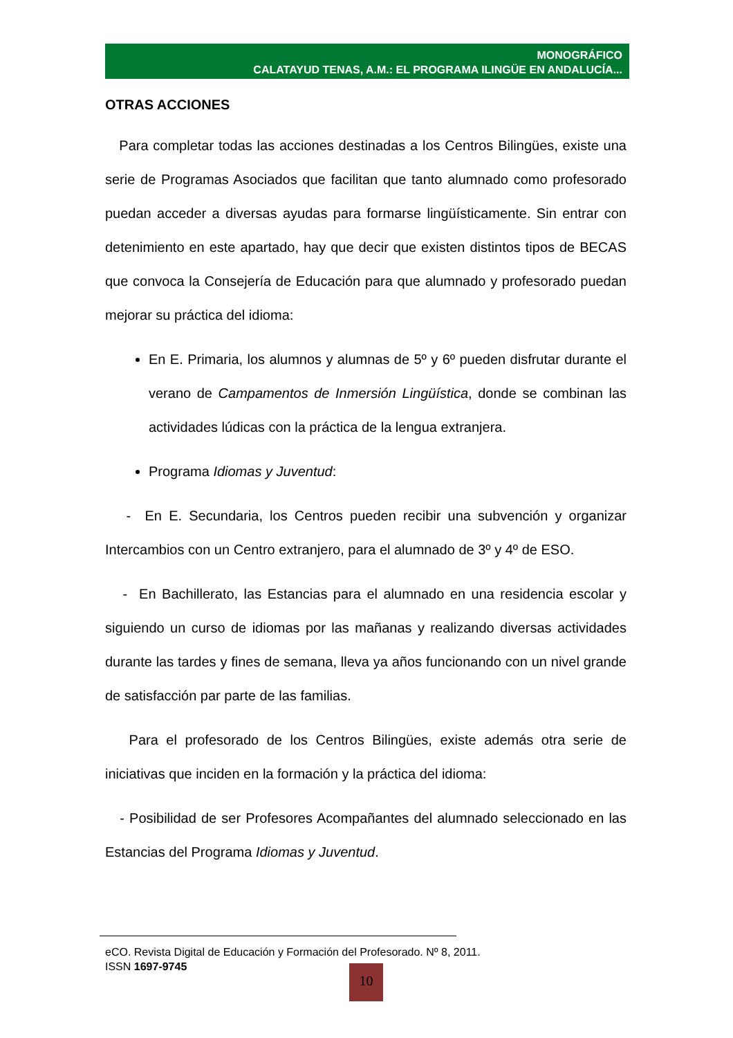MONOGRÁFICO
CALATAYUD TENAS, A.M.: EL PROGRAMA ILINGÜE EN ANDALUCÍA...
OTRAS ACCIONES
Para completar todas las acciones destinadas a los Centros Bilingües, existe una serie de Programas Asociados que facilitan que tanto alumnado como profesorado puedan acceder a diversas ayudas para formarse lingüísticamente. Sin entrar con detenimiento en este apartado, hay que decir que existen distintos tipos de BECAS que convoca la Consejería de Educación para que alumnado y profesorado puedan mejorar su práctica del idioma:
En E. Primaria, los alumnos y alumnas de 5º y 6º pueden disfrutar durante el verano de Campamentos de Inmersión Lingüística, donde se combinan las actividades lúdicas con la práctica de la lengua extranjera.
Programa Idiomas y Juventud:
- En E. Secundaria, los Centros pueden recibir una subvención y organizar Intercambios con un Centro extranjero, para el alumnado de 3º y 4º de ESO.
- En Bachillerato, las Estancias para el alumnado en una residencia escolar y siguiendo un curso de idiomas por las mañanas y realizando diversas actividades durante las tardes y fines de semana, lleva ya años funcionando con un nivel grande de satisfacción par parte de las familias.
Para el profesorado de los Centros Bilingües, existe además otra serie de iniciativas que inciden en la formación y la práctica del idioma:
- Posibilidad de ser Profesores Acompañantes del alumnado seleccionado en las Estancias del Programa Idiomas y Juventud.
eCO. Revista Digital de Educación y Formación del Profesorado. Nº 8, 2011.
ISSN 1697-9745
10